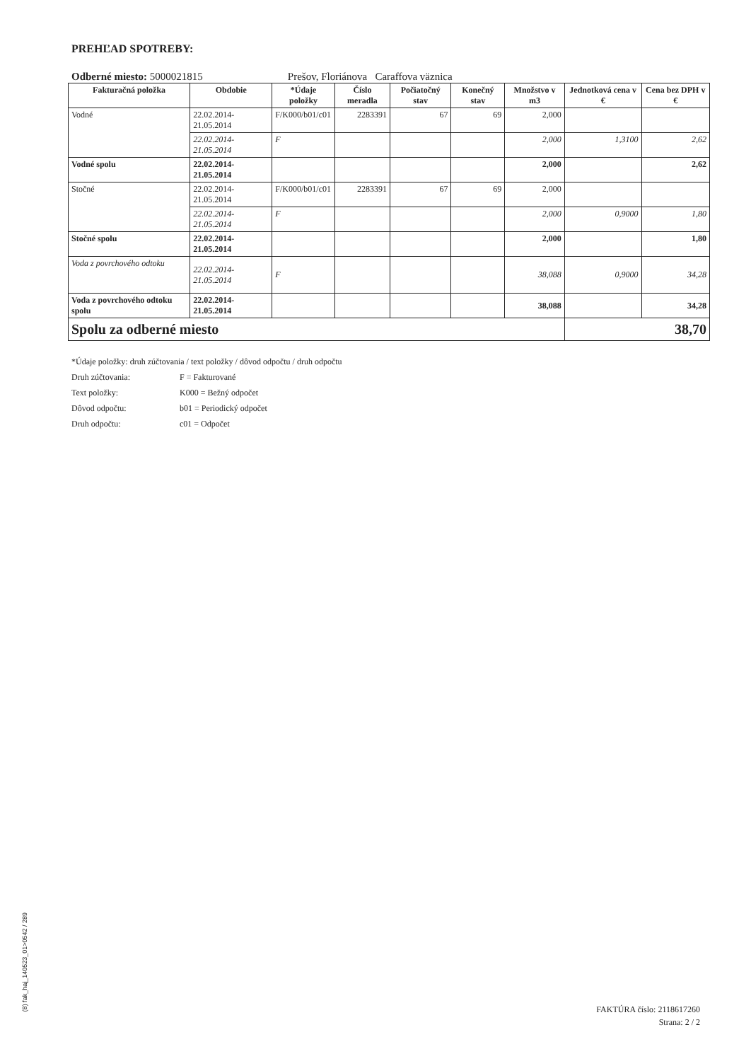PREHĽAD SPOTREBY:
Odberné miesto: 5000021815 Prešov, Floriánova Caraffova väznica
| Fakturačná položka | Obdobie | *Údaje položky | Číslo meradla | Počiatočný stav | Konečný stav | Množstvo v m3 | Jednotková cena v € | Cena bez DPH v € |
| --- | --- | --- | --- | --- | --- | --- | --- | --- |
| Vodné | 22.02.2014-21.05.2014 | F/K000/b01/c01 | 2283391 | 67 | 69 | 2,000 | | |
| | 22.02.2014-21.05.2014 | F | | | | 2,000 | 1,3100 | 2,62 |
| Vodné spolu | 22.02.2014-21.05.2014 | | | | | 2,000 | | 2,62 |
| Stočné | 22.02.2014-21.05.2014 | F/K000/b01/c01 | 2283391 | 67 | 69 | 2,000 | | |
| | 22.02.2014-21.05.2014 | F | | | | 2,000 | 0,9000 | 1,80 |
| Stočné spolu | 22.02.2014-21.05.2014 | | | | | 2,000 | | 1,80 |
| Voda z povrchového odtoku | 22.02.2014-21.05.2014 | F | | | | 38,088 | 0,9000 | 34,28 |
| Voda z povrchového odtoku spolu | 22.02.2014-21.05.2014 | | | | | 38,088 | | 34,28 |
| Spolu za odberné miesto | | | | | | | 38,70 | |
*Údaje položky: druh zúčtovania / text položky / dôvod odpočtu / druh odpočtu
Druh zúčtovania: F = Fakturované
Text položky: K000 = Bežný odpočet
Dôvod odpočtu: b01 = Periodický odpočet
Druh odpočtu: c01 = Odpočet
(8) fak_haj_140523_01>0542 / 289
FAKTÚRA číslo: 2118617260
Strana: 2 / 2